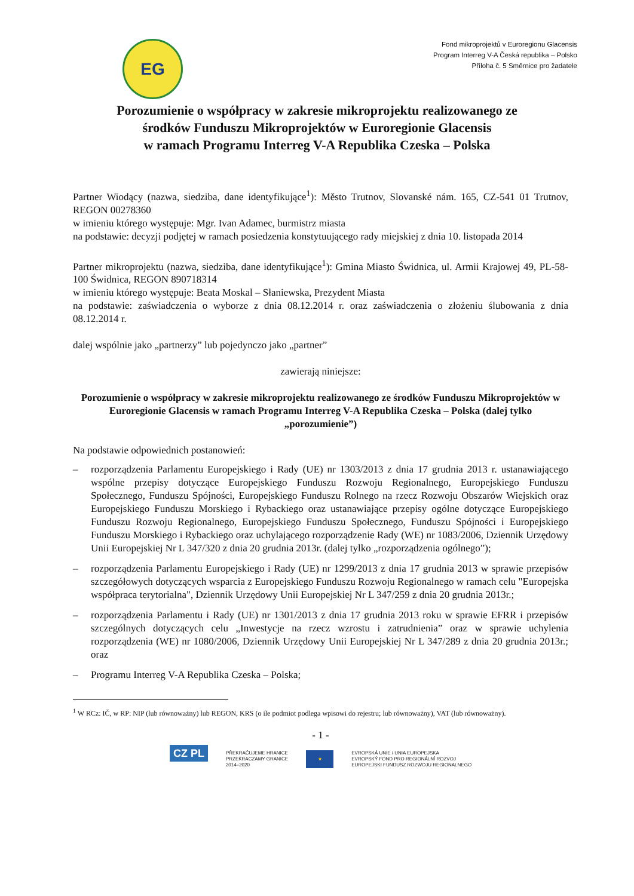EG
Fond mikroprojektů v Euroregionu Glacensis
Program Interreg V-A Česká republika – Polsko
Příloha č. 5 Směrnice pro žadatele
Porozumienie o współpracy w zakresie mikroprojektu realizowanego ze środków Funduszu Mikroprojektów w Euroregionie Glacensis
w ramach Programu Interreg V-A Republika Czeska – Polska
Partner Wiodący (nazwa, siedziba, dane identyfikujące<sup>1</sup>): Město Trutnov, Slovanské nám. 165, CZ-541 01 Trutnov, REGON 00278360
w imieniu którego występuje: Mgr. Ivan Adamec, burmistrz miasta
na podstawie: decyzji podjętej w ramach posiedzenia konstytuującego rady miejskiej z dnia 10. listopada 2014
Partner mikroprojektu (nazwa, siedziba, dane identyfikujące<sup>1</sup>): Gmina Miasto Świdnica, ul. Armii Krajowej 49, PL-58-100 Świdnica, REGON 890718314
w imieniu którego występuje: Beata Moskal – Słaniewska, Prezydent Miasta
na podstawie: zaświadczenia o wyborze z dnia 08.12.2014 r. oraz zaświadczenia o złożeniu ślubowania z dnia 08.12.2014 r.
dalej wspólnie jako „partnerzy” lub pojedynczo jako „partner”
zawierają niniejsze:
Porozumienie o współpracy w zakresie mikroprojektu realizowanego ze środków Funduszu Mikroprojektów w Euroregionie Glacensis w ramach Programu Interreg V-A Republika Czeska – Polska (dalej tylko „porozumienie”)
Na podstawie odpowiednich postanowień:
– rozporządzenia Parlamentu Europejskiego i Rady (UE) nr 1303/2013 z dnia 17 grudnia 2013 r. ustanawiającego wspólne przepisy dotyczące Europejskiego Funduszu Rozwoju Regionalnego, Europejskiego Funduszu Społecznego, Funduszu Spójności, Europejskiego Funduszu Rolnego na rzecz Rozwoju Obszarów Wiejskich oraz Europejskiego Funduszu Morskiego i Rybackiego oraz ustanawiające przepisy ogólne dotyczące Europejskiego Funduszu Rozwoju Regionalnego, Europejskiego Funduszu Społecznego, Funduszu Spójności i Europejskiego Funduszu Morskiego i Rybackiego oraz uchylającego rozporządzenie Rady (WE) nr 1083/2006, Dziennik Urzędowy Unii Europejskiej Nr L 347/320 z dnia 20 grudnia 2013r. (dalej tylko „rozporządzenia ogólnego”);
– rozporządzenia Parlamentu Europejskiego i Rady (UE) nr 1299/2013 z dnia 17 grudnia 2013 w sprawie przepisów szczegółowych dotyczących wsparcia z Europejskiego Funduszu Rozwoju Regionalnego w ramach celu "Europejska współpraca terytorialna", Dziennik Urzędowy Unii Europejskiej Nr L 347/259 z dnia 20 grudnia 2013r.;
– rozporządzenia Parlamentu i Rady (UE) nr 1301/2013 z dnia 17 grudnia 2013 roku w sprawie EFRR i przepisów szczególnych dotyczących celu „Inwestycje na rzecz wzrostu i zatrudnienia” oraz w sprawie uchylenia rozporządzenia (WE) nr 1080/2006, Dziennik Urzędowy Unii Europejskiej Nr L 347/289 z dnia 20 grudnia 2013r.; oraz
– Programu Interreg V-A Republika Czeska – Polska;
<sup>1</sup> W RCz: IČ, w RP: NIP (lub równoważny) lub REGON, KRS (o ile podmiot podlega wpisowi do rejestru; lub równoważny), VAT (lub równoważny).
- 1 -
CZ PL
PŘEKRAČUJEME HRANICE
PRZEKRACZAMY GRANICE
2014–2020
★
EVROPSKÁ UNIE / UNIA EUROPEJSKA
EVROPSKÝ FOND PRO REGIONÁLNÍ ROZVOJ
EUROPEJSKI FUNDUSZ ROZWOJU REGIONALNEGO